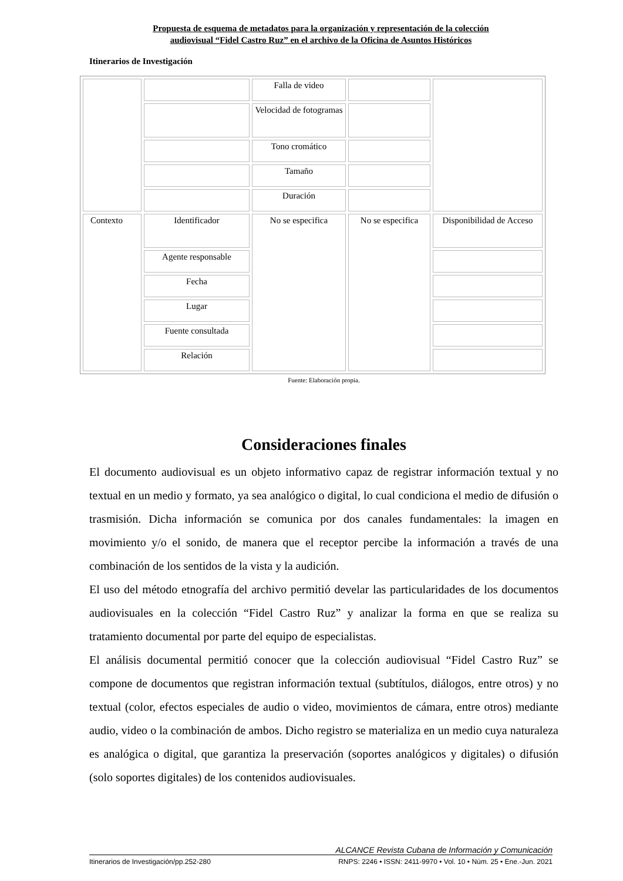Propuesta de esquema de metadatos para la organización y representación de la colección
audiovisual “Fidel Castro Ruz” en el archivo de la Oficina de Asuntos Históricos
Itinerarios de Investigación
| | | Falla de video | | |
| | | Velocidad de fotogramas | | |
| | | Tono cromático | | |
| | | Tamaño | | |
| | | Duración | | |
| Contexto | Identificador | No se especifica | No se especifica | Disponibilidad de Acceso |
| | Agente responsable | | | |
| | Fecha | | | |
| | Lugar | | | |
| | Fuente consultada | | | |
| | Relación | | | |
Fuente: Elaboración propia.
Consideraciones finales
El documento audiovisual es un objeto informativo capaz de registrar información textual y no textual en un medio y formato, ya sea analógico o digital, lo cual condiciona el medio de difusión o trasmisión. Dicha información se comunica por dos canales fundamentales: la imagen en movimiento y/o el sonido, de manera que el receptor percibe la información a través de una combinación de los sentidos de la vista y la audición.
El uso del método etnografía del archivo permitió develar las particularidades de los documentos audiovisuales en la colección “Fidel Castro Ruz” y analizar la forma en que se realiza su tratamiento documental por parte del equipo de especialistas.
El análisis documental permitió conocer que la colección audiovisual “Fidel Castro Ruz” se compone de documentos que registran información textual (subtítulos, diálogos, entre otros) y no textual (color, efectos especiales de audio o video, movimientos de cámara, entre otros) mediante audio, video o la combinación de ambos. Dicho registro se materializa en un medio cuya naturaleza es analógica o digital, que garantiza la preservación (soportes analógicos y digitales) o difusión (solo soportes digitales) de los contenidos audiovisuales.
ALCANCE Revista Cubana de Información y Comunicación
Itinerarios de Investigación/pp.252-280 RNPS: 2246 • ISSN: 2411-9970 • Vol. 10 • Núm. 25 • Ene.-Jun. 2021